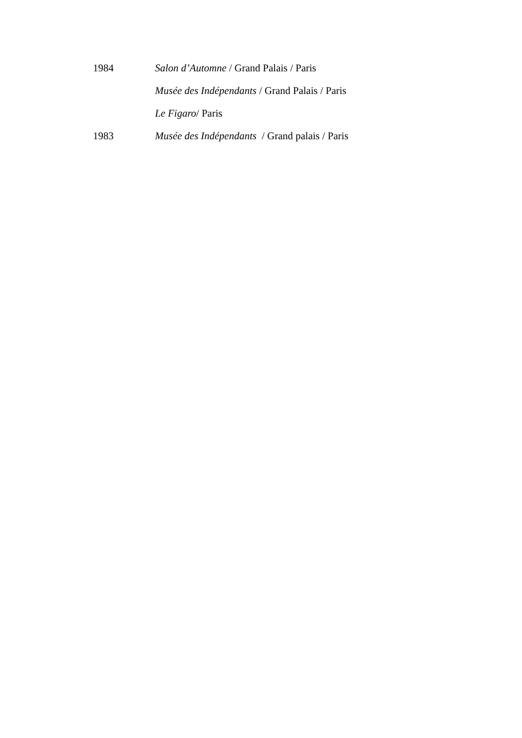1984 Salon d’Automne / Grand Palais / Paris
Musée des Indépendants / Grand Palais / Paris
Le Figaro/ Paris
1983 Musée des Indépendants / Grand palais / Paris